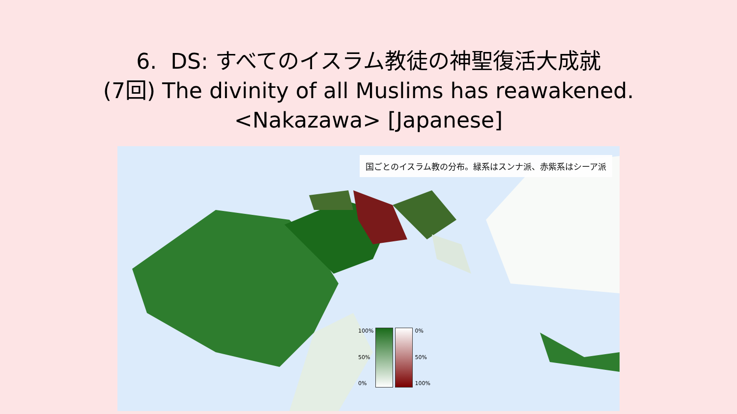6. DS: すべてのイスラム教徒の神聖復活大成就
(7回) The divinity of all Muslims has reawakened.
<Nakazawa> [Japanese]
国ごとのイスラム教の分布。緑系はスンナ派、赤紫系はシーア派
100%
50%
0%
0%
50%
100%